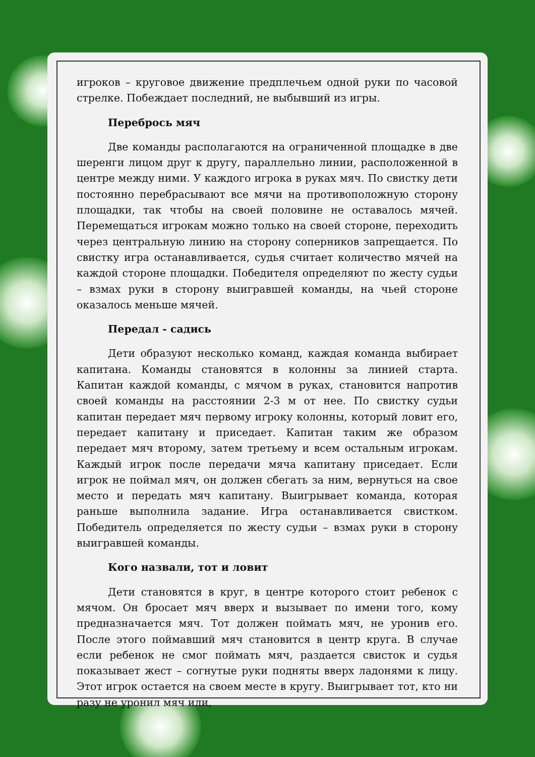игроков – круговое движение предплечьем одной руки по часовой стрелке. Побеждает последний, не выбывший из игры.
Перебрось мяч
Две команды располагаются на ограниченной площадке в две шеренги лицом друг к другу, параллельно линии, расположенной в центре между ними. У каждого игрока в руках мяч. По свистку дети постоянно перебрасывают все мячи на противоположную сторону площадки, так чтобы на своей половине не оставалось мячей. Перемещаться игрокам можно только на своей стороне, переходить через центральную линию на сторону соперников запрещается. По свистку игра останавливается, судья считает количество мячей на каждой стороне площадки. Победителя определяют по жесту судьи – взмах руки в сторону выигравшей команды, на чьей стороне оказалось меньше мячей.
Передал - садись
Дети образуют несколько команд, каждая команда выбирает капитана. Команды становятся в колонны за линией старта. Капитан каждой команды, с мячом в руках, становится напротив своей команды на расстоянии 2-3 м от нее. По свистку судьи капитан передает мяч первому игроку колонны, который ловит его, передает капитану и приседает. Капитан таким же образом передает мяч второму, затем третьему и всем остальным игрокам. Каждый игрок после передачи мяча капитану приседает. Если игрок не поймал мяч, он должен сбегать за ним, вернуться на свое место и передать мяч капитану. Выигрывает команда, которая раньше выполнила задание. Игра останавливается свистком. Победитель определяется по жесту судьи – взмах руки в сторону выигравшей команды.
Кого назвали, тот и ловит
Дети становятся в круг, в центре которого стоит ребенок с мячом. Он бросает мяч вверх и вызывает по имени того, кому предназначается мяч. Тот должен поймать мяч, не уронив его. После этого поймавший мяч становится в центр круга. В случае если ребенок не смог поймать мяч, раздается свисток и судья показывает жест – согнутые руки подняты вверх ладонями к лицу. Этот игрок остается на своем месте в кругу. Выигрывает тот, кто ни разу не уронил мяч или,